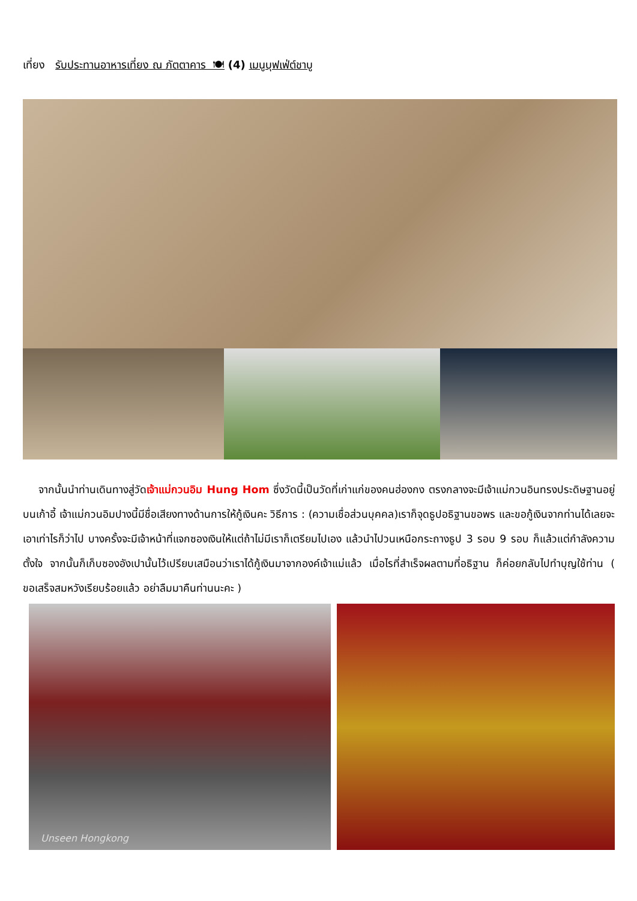เที่ยง รับประทานอาหารเที่ยง ณ ภัตตาคาร 🍽 (4) เมนูบุฟเฟ่ต์ชาบู
จากนั้นนำท่านเดินทางสู่วัดเจ้าแม่กวนอิม Hung Hom ซึ่งวัดนี้เป็นวัดที่เก่าแก่ของคนฮ่องกง ตรงกลางจะมีเจ้าแม่กวนอินทรงประดิษฐานอยู่บนเก้าอี้ เจ้าแม่กวนอิมปางนี้มีชื่อเสียงทางด้านการให้กู้เงินคะ วิธีการ : (ความเชื่อส่วนบุคคล)เราก็จุดธูปอธิฐานขอพร และขอกู้เงินจากท่านได้เลยจะเอาเท่าไรก็ว่าไป บางครั้งจะมีเจ้าหน้าที่แจกซองเงินให้แต่ถ้าไม่มีเราก็เตรียมไปเอง แล้วนำไปวนเหนือกระถางธูป 3 รอบ 9 รอบ ก็แล้วแต่กำลังความตั้งใจ จากนั้นก็เก็บซองอังเปานั้นไว้เปรียบเสมือนว่าเราได้กู้เงินมาจากองค์เจ้าแม่แล้ว เมื่อไรที่สำเร็จผลตามที่อธิฐาน ก็ค่อยกลับไปทำบุญใช้ท่าน ( ขอเสร็จสมหวังเรียบร้อยแล้ว อย่าลืมมาคืนท่านนะคะ )
Unseen Hongkong